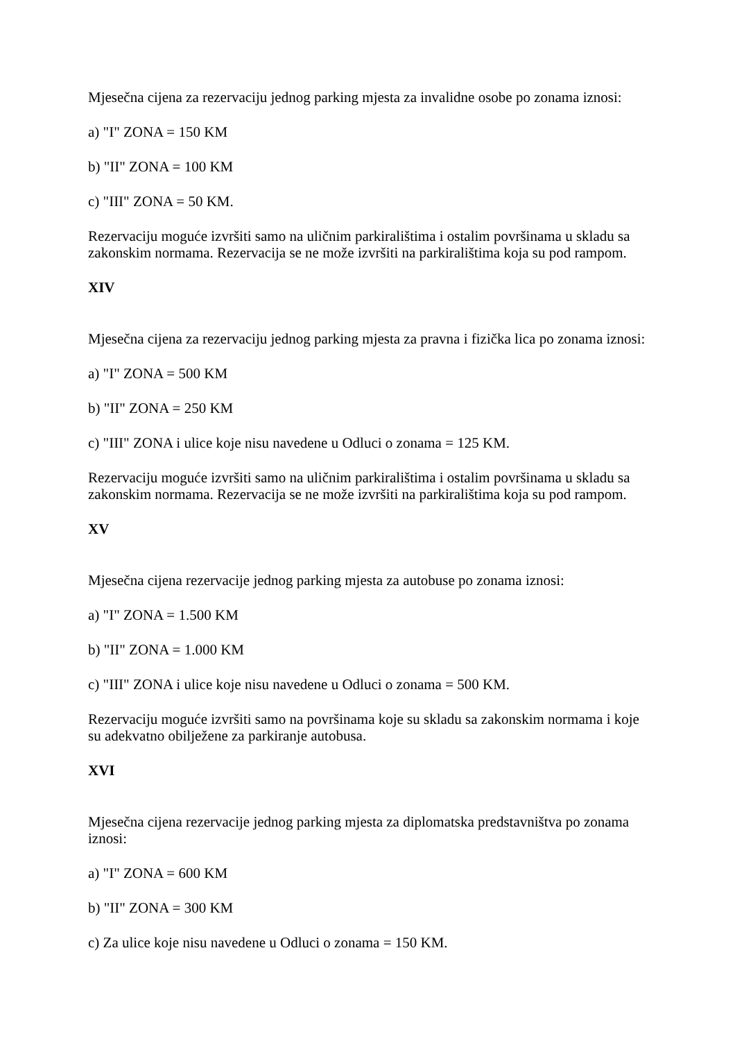Mjesečna cijena za rezervaciju jednog parking mjesta za invalidne osobe po zonama iznosi:
a) "I" ZONA = 150 KM
b) "II" ZONA = 100 KM
c) "III" ZONA = 50 KM.
Rezervaciju moguće izvršiti samo na uličnim parkiralištima i ostalim površinama u skladu sa zakonskim normama. Rezervacija se ne može izvršiti na parkiralištima koja su pod rampom.
XIV
Mjesečna cijena za rezervaciju jednog parking mjesta za pravna i fizička lica po zonama iznosi:
a) "I" ZONA = 500 KM
b) "II" ZONA = 250 KM
c) "III" ZONA i ulice koje nisu navedene u Odluci o zonama = 125 KM.
Rezervaciju moguće izvršiti samo na uličnim parkiralištima i ostalim površinama u skladu sa zakonskim normama. Rezervacija se ne može izvršiti na parkiralištima koja su pod rampom.
XV
Mjesečna cijena rezervacije jednog parking mjesta za autobuse po zonama iznosi:
a) "I" ZONA = 1.500 KM
b) "II" ZONA = 1.000 KM
c) "III" ZONA i ulice koje nisu navedene u Odluci o zonama = 500 KM.
Rezervaciju moguće izvršiti samo na površinama koje su skladu sa zakonskim normama i koje su adekvatno obilježene za parkiranje autobusa.
XVI
Mjesečna cijena rezervacije jednog parking mjesta za diplomatska predstavništva po zonama iznosi:
a) "I" ZONA = 600 KM
b) "II" ZONA = 300 KM
c) Za ulice koje nisu navedene u Odluci o zonama = 150 KM.